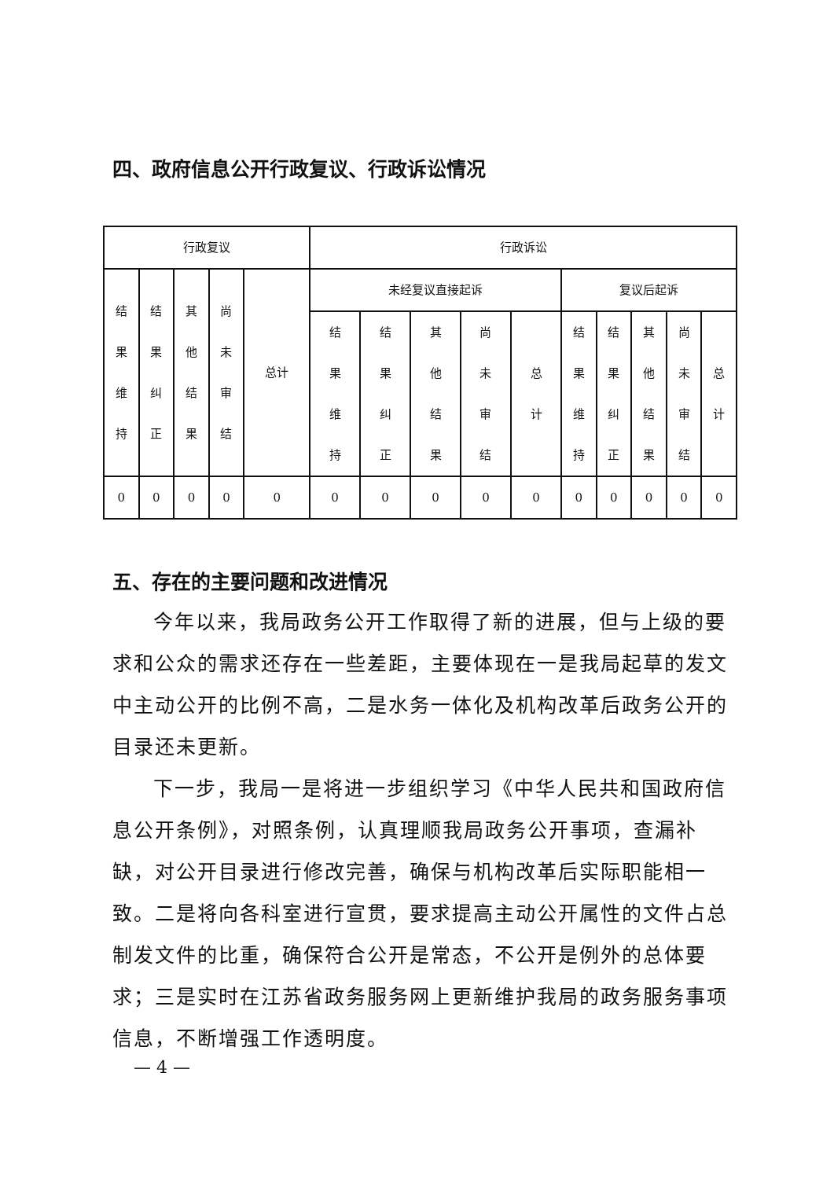四、政府信息公开行政复议、行政诉讼情况
| 行政复议 | | | | | 行政诉讼 | | | | | | | | | |
| --- | --- | --- | --- | --- | --- | --- | --- | --- | --- | --- | --- | --- | --- | --- |
| 结 果 维 持 | 结 果 纠 正 | 其 他 结 果 | 尚 未 审 结 | 总计 | 未经复议直接起诉 | | | | | 复议后起诉 | | | | |
| | | | | | 结 果 维 持 | 结 果 纠 正 | 其 他 结 果 | 尚 未 审 结 | 总 计 | 结 果 维 持 | 结 果 纠 正 | 其 他 结 果 | 尚 未 审 结 | 总 计 |
| 0 | 0 | 0 | 0 | 0 | 0 | 0 | 0 | 0 | 0 | 0 | 0 | 0 | 0 | 0 |
五、存在的主要问题和改进情况
今年以来，我局政务公开工作取得了新的进展，但与上级的要求和公众的需求还存在一些差距，主要体现在一是我局起草的发文中主动公开的比例不高，二是水务一体化及机构改革后政务公开的目录还未更新。
下一步，我局一是将进一步组织学习《中华人民共和国政府信息公开条例》，对照条例，认真理顺我局政务公开事项，查漏补缺，对公开目录进行修改完善，确保与机构改革后实际职能相一致。二是将向各科室进行宣贯，要求提高主动公开属性的文件占总制发文件的比重，确保符合公开是常态，不公开是例外的总体要求；三是实时在江苏省政务服务网上更新维护我局的政务服务事项信息，不断增强工作透明度。
— 4 —